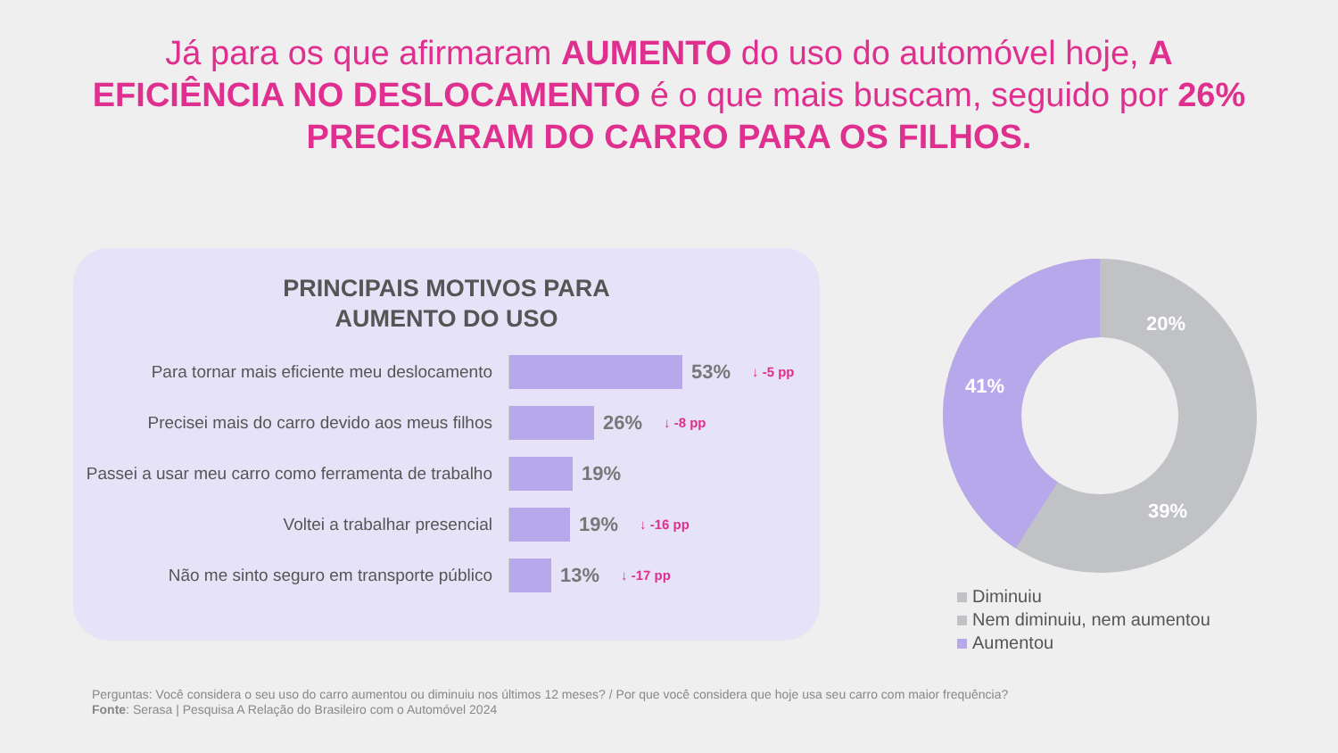Já para os que afirmaram AUMENTO do uso do automóvel hoje, A EFICIÊNCIA NO DESLOCAMENTO é o que mais buscam, seguido por 26% PRECISARAM DO CARRO PARA OS FILHOS.
PRINCIPAIS MOTIVOS PARA
AUMENTO DO USO
Para tornar mais eficiente meu deslocamento
53%
↓ -5 pp
Precisei mais do carro devido aos meus filhos
26%
↓ -8 pp
Passei a usar meu carro como ferramenta de trabalho
19%
Voltei a trabalhar presencial
19%
↓ -16 pp
Não me sinto seguro em transporte público
13%
↓ -17 pp
20%
41%
39%
Diminuiu
Nem diminuiu, nem aumentou
Aumentou
Perguntas: Você considera o seu uso do carro aumentou ou diminuiu nos últimos 12 meses? / Por que você considera que hoje usa seu carro com maior frequência?
Fonte: Serasa | Pesquisa A Relação do Brasileiro com o Automóvel 2024